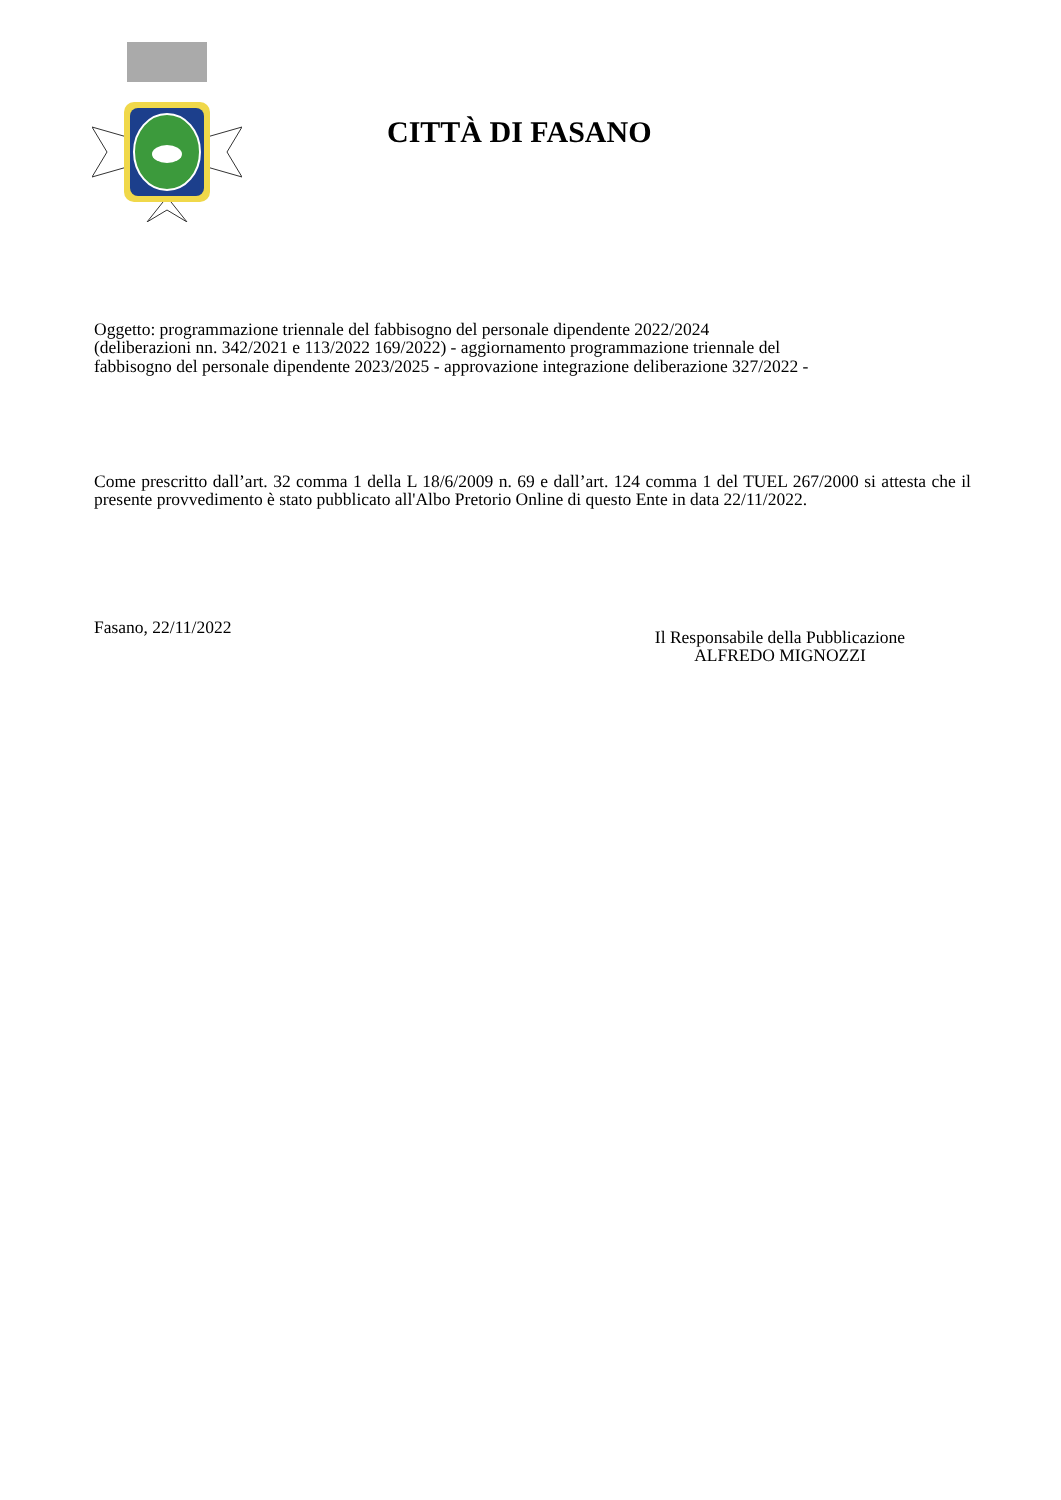CITTÀ DI FASANO
Oggetto: programmazione triennale del fabbisogno del personale dipendente 2022/2024
(deliberazioni nn. 342/2021 e 113/2022 169/2022) - aggiornamento programmazione triennale del
fabbisogno del personale dipendente 2023/2025 - approvazione integrazione deliberazione 327/2022 -
Come prescritto dall’art. 32 comma 1 della L 18/6/2009 n. 69 e dall’art. 124 comma 1 del TUEL 267/2000 si attesta che il presente provvedimento è stato pubblicato all'Albo Pretorio Online di questo Ente in data 22/11/2022.
Fasano, 22/11/2022
Il Responsabile della Pubblicazione
ALFREDO MIGNOZZI